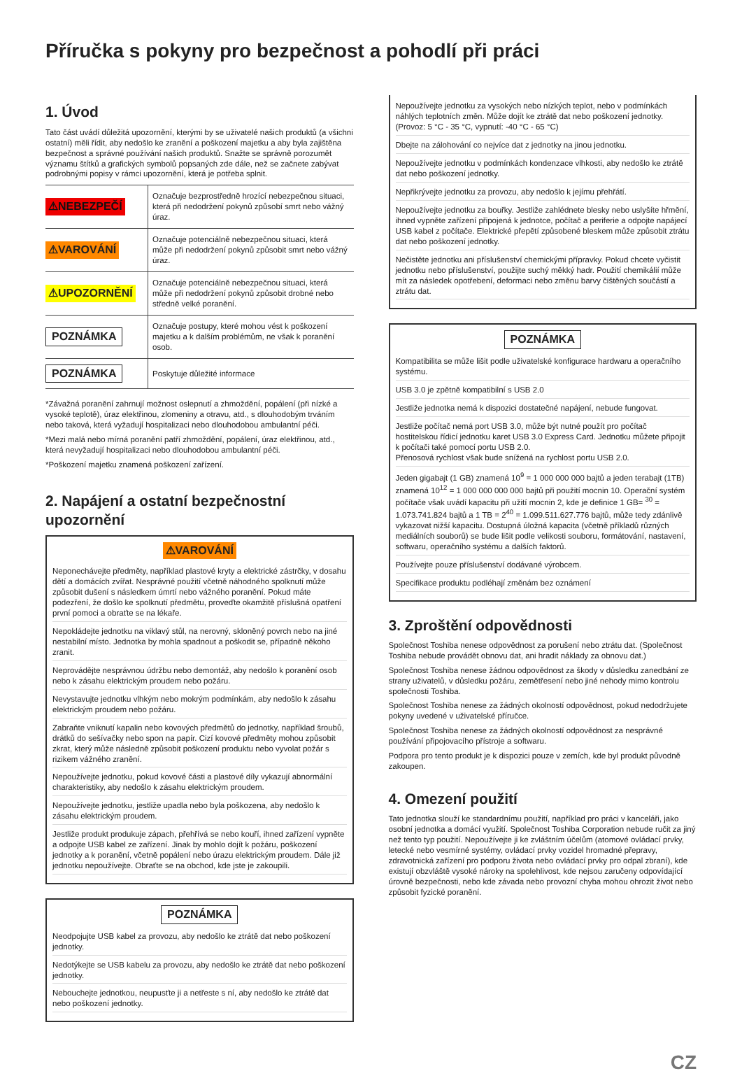Příručka s pokyny pro bezpečnost a pohodlí při práci
1. Úvod
Tato část uvádí důležitá upozornění, kterými by se uživatelé našich produktů (a všichni ostatní) měli řídit, aby nedošlo ke zranění a poškození majetku a aby byla zajištěna bezpečnost a správné používání našich produktů. Snažte se správně porozumět významu štítků a grafických symbolů popsaných zde dále, než se začnete zabývat podrobnými popisy v rámci upozornění, která je potřeba splnit.
| ⚠NEBEZPEČÍ | Označuje bezprostředně hrozící nebezpečnou situaci, která při nedodržení pokynů způsobí smrt nebo vážný úraz. |
| ⚠VAROVÁNÍ | Označuje potenciálně nebezpečnou situaci, která může při nedodržení pokynů způsobit smrt nebo vážný úraz. |
| ⚠UPOZORNĚNÍ | Označuje potenciálně nebezpečnou situaci, která může při nedodržení pokynů způsobit drobné nebo středně velké poranění. |
| POZNÁMKA | Označuje postupy, které mohou vést k poškození majetku a k dalším problémům, ne však k poranění osob. |
| POZNÁMKA | Poskytuje důležité informace |
*Závažná poranění zahrnují možnost oslepnutí a zhmoždění, popálení (při nízké a vysoké teplotě), úraz elektřinou, zlomeniny a otravu, atd., s dlouhodobým trváním nebo taková, která vyžadují hospitalizaci nebo dlouhodobou ambulantní péči.
*Mezi malá nebo mírná poranění patří zhmoždění, popálení, úraz elektřinou, atd., která nevyžadují hospitalizaci nebo dlouhodobou ambulantní péči.
*Poškození majetku znamená poškození zařízení.
2. Napájení a ostatní bezpečnostní upozornění
⚠VAROVÁNÍ
Neponechávejte předměty, například plastové kryty a elektrické zástrčky, v dosahu dětí a domácích zvířat. Nesprávné použití včetně náhodného spolknutí může způsobit dušení s následkem úmrtí nebo vážného poranění. Pokud máte podezření, že došlo ke spolknutí předmětu, proveďte okamžitě příslušná opatření první pomoci a obraťte se na lékaře.
Nepokládejte jednotku na viklavý stůl, na nerovný, skloněný povrch nebo na jiné nestabilní místo. Jednotka by mohla spadnout a poškodit se, případně někoho zranit.
Neprovádějte nesprávnou údržbu nebo demontáž, aby nedošlo k poranění osob nebo k zásahu elektrickým proudem nebo požáru.
Nevystavujte jednotku vlhkým nebo mokrým podmínkám, aby nedošlo k zásahu elektrickým proudem nebo požáru.
Zabraňte vniknutí kapalin nebo kovových předmětů do jednotky, například šroubů, drátků do sešívačky nebo spon na papír. Cizí kovové předměty mohou způsobit zkrat, který může následně způsobit poškození produktu nebo vyvolat požár s rizikem vážného zranění.
Nepoužívejte jednotku, pokud kovové části a plastové díly vykazují abnormální charakteristiky, aby nedošlo k zásahu elektrickým proudem.
Nepoužívejte jednotku, jestliže upadla nebo byla poškozena, aby nedošlo k zásahu elektrickým proudem.
Jestliže produkt produkuje zápach, přehřívá se nebo kouří, ihned zařízení vypněte a odpojte USB kabel ze zařízení. Jinak by mohlo dojít k požáru, poškození jednotky a k poranění, včetně popálení nebo úrazu elektrickým proudem. Dále již jednotku nepoužívejte. Obraťte se na obchod, kde jste je zakoupili.
POZNÁMKA
Neodpojujte USB kabel za provozu, aby nedošlo ke ztrátě dat nebo poškození jednotky.
Nedotýkejte se USB kabelu za provozu, aby nedošlo ke ztrátě dat nebo poškození jednotky.
Nebouchejte jednotkou, neupusťte ji a netřeste s ní, aby nedošlo ke ztrátě dat nebo poškození jednotky.
Nepoužívejte jednotku za vysokých nebo nízkých teplot, nebo v podmínkách náhlých teplotních změn. Může dojít ke ztrátě dat nebo poškození jednotky. (Provoz: 5 °C - 35 °C, vypnutí: -40 °C - 65 °C)
Dbejte na zálohování co nejvíce dat z jednotky na jinou jednotku.
Nepoužívejte jednotku v podmínkách kondenzace vlhkosti, aby nedošlo ke ztrátě dat nebo poškození jednotky.
Nepřikrývejte jednotku za provozu, aby nedošlo k jejímu přehřátí.
Nepoužívejte jednotku za bouřky. Jestliže zahlédnete blesky nebo uslyšíte hřmění, ihned vypněte zařízení připojená k jednotce, počítač a periferie a odpojte napájecí USB kabel z počítače. Elektrické přepětí způsobené bleskem může způsobit ztrátu dat nebo poškození jednotky.
Nečistěte jednotku ani příslušenství chemickými přípravky. Pokud chcete vyčistit jednotku nebo příslušenství, použijte suchý měkký hadr. Použití chemikálií může mít za následek opotřebení, deformaci nebo změnu barvy čištěných součástí a ztrátu dat.
POZNÁMKA
Kompatibilita se může lišit podle uživatelské konfigurace hardwaru a operačního systému.
USB 3.0 je zpětně kompatibilní s USB 2.0
Jestliže jednotka nemá k dispozici dostatečné napájení, nebude fungovat.
Jestliže počítač nemá port USB 3.0, může být nutné použít pro počítač hostitelskou řídicí jednotku karet USB 3.0 Express Card. Jednotku můžete připojit k počítači také pomocí portu USB 2.0.
Přenosová rychlost však bude snížená na rychlost portu USB 2.0.
Jeden gigabajt (1 GB) znamená 10<sup>9</sup> = 1 000 000 000 bajtů a jeden terabajt (1TB) znamená 10<sup>12</sup> = 1 000 000 000 000 bajtů při použití mocnin 10. Operační systém počítače však uvádí kapacitu při užití mocnin 2, kde je definice 1 GB= <sup>30</sup> = 1.073.741.824 bajtů a 1 TB = 2<sup>40</sup> = 1.099.511.627.776 bajtů, může tedy zdánlivě vykazovat nižší kapacitu. Dostupná úložná kapacita (včetně příkladů různých mediálních souborů) se bude lišit podle velikosti souboru, formátování, nastavení, softwaru, operačního systému a dalších faktorů.
Používejte pouze příslušenství dodávané výrobcem.
Specifikace produktu podléhají změnám bez oznámení
3. Zproštění odpovědnosti
Společnost Toshiba nenese odpovědnost za porušení nebo ztrátu dat. (Společnost Toshiba nebude provádět obnovu dat, ani hradit náklady za obnovu dat.)
Společnost Toshiba nenese žádnou odpovědnost za škody v důsledku zanedbání ze strany uživatelů, v důsledku požáru, zemětřesení nebo jiné nehody mimo kontrolu společnosti Toshiba.
Společnost Toshiba nenese za žádných okolností odpovědnost, pokud nedodržujete pokyny uvedené v uživatelské příručce.
Společnost Toshiba nenese za žádných okolností odpovědnost za nesprávné používání připojovacího přístroje a softwaru.
Podpora pro tento produkt je k dispozici pouze v zemích, kde byl produkt původně zakoupen.
4. Omezení použití
Tato jednotka slouží ke standardnímu použití, například pro práci v kanceláři, jako osobní jednotka a domácí využití. Společnost Toshiba Corporation nebude ručit za jiný než tento typ použití. Nepoužívejte ji ke zvláštním účelům (atomové ovládací prvky, letecké nebo vesmírné systémy, ovládací prvky vozidel hromadné přepravy, zdravotnická zařízení pro podporu života nebo ovládací prvky pro odpal zbraní), kde existují obzvláště vysoké nároky na spolehlivost, kde nejsou zaručeny odpovídající úrovně bezpečnosti, nebo kde závada nebo provozní chyba mohou ohrozit život nebo způsobit fyzické poranění.
CZ